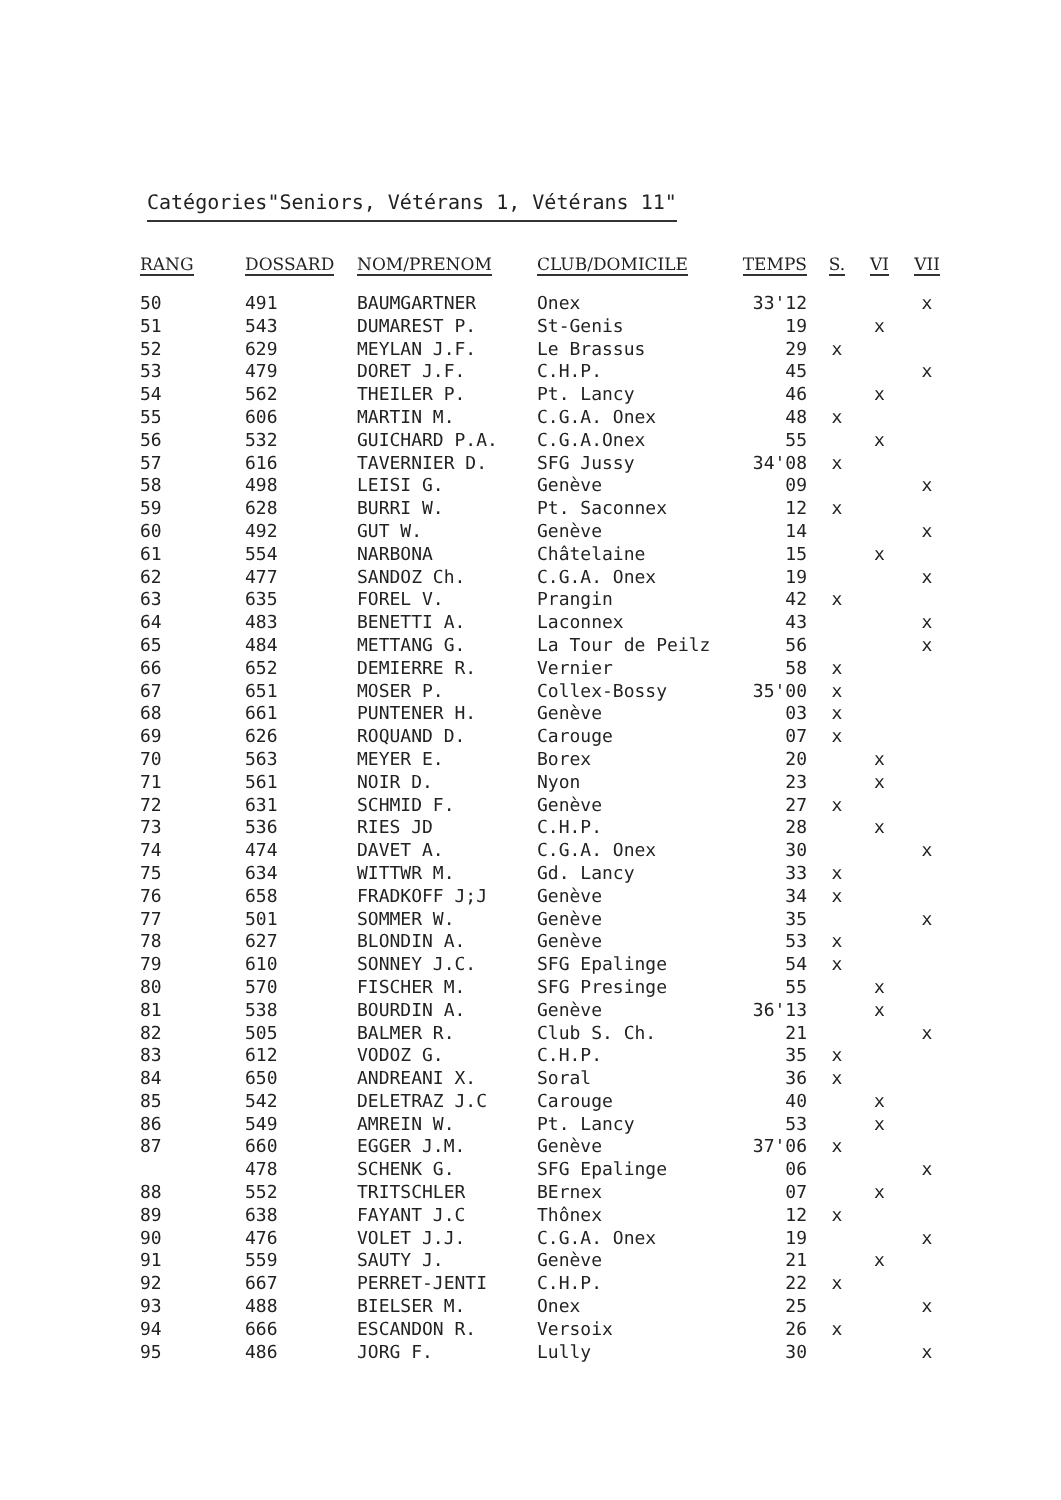Catégories"Seniors, Vétérans 1, Vétérans 11"
| RANG | DOSSARD | NOM/PRENOM | CLUB/DOMICILE | TEMPS | S. | VI | VII |
| --- | --- | --- | --- | --- | --- | --- | --- |
| 50 | 491 | BAUMGARTNER | Onex | 33'12 | | | x |
| 51 | 543 | DUMAREST P. | St-Genis | 19 | | x | |
| 52 | 629 | MEYLAN J.F. | Le Brassus | 29 | x | | |
| 53 | 479 | DORET J.F. | C.H.P. | 45 | | | x |
| 54 | 562 | THEILER P. | Pt. Lancy | 46 | | x | |
| 55 | 606 | MARTIN M. | C.G.A. Onex | 48 | x | | |
| 56 | 532 | GUICHARD P.A. | C.G.A.Onex | 55 | | x | |
| 57 | 616 | TAVERNIER D. | SFG Jussy | 34'08 | x | | |
| 58 | 498 | LEISI G. | Genève | 09 | | | x |
| 59 | 628 | BURRI W. | Pt. Saconnex | 12 | x | | |
| 60 | 492 | GUT W. | Genève | 14 | | | x |
| 61 | 554 | NARBONA | Châtelaine | 15 | | x | |
| 62 | 477 | SANDOZ Ch. | C.G.A. Onex | 19 | | | x |
| 63 | 635 | FOREL V. | Prangin | 42 | x | | |
| 64 | 483 | BENETTI A. | Laconnex | 43 | | | x |
| 65 | 484 | METTANG G. | La Tour de Peilz | 56 | | | x |
| 66 | 652 | DEMIERRE R. | Vernier | 58 | x | | |
| 67 | 651 | MOSER P. | Collex-Bossy | 35'00 | x | | |
| 68 | 661 | PUNTENER H. | Genève | 03 | x | | |
| 69 | 626 | ROQUAND D. | Carouge | 07 | x | | |
| 70 | 563 | MEYER E. | Borex | 20 | | x | |
| 71 | 561 | NOIR D. | Nyon | 23 | | x | |
| 72 | 631 | SCHMID F. | Genève | 27 | x | | |
| 73 | 536 | RIES JD | C.H.P. | 28 | | x | |
| 74 | 474 | DAVET A. | C.G.A. Onex | 30 | | | x |
| 75 | 634 | WITTWR M. | Gd. Lancy | 33 | x | | |
| 76 | 658 | FRADKOFF J;J | Genève | 34 | x | | |
| 77 | 501 | SOMMER W. | Genève | 35 | | | x |
| 78 | 627 | BLONDIN A. | Genève | 53 | x | | |
| 79 | 610 | SONNEY J.C. | SFG Epalinge | 54 | x | | |
| 80 | 570 | FISCHER M. | SFG Presinge | 55 | | x | |
| 81 | 538 | BOURDIN A. | Genève | 36'13 | | x | |
| 82 | 505 | BALMER R. | Club S. Ch. | 21 | | | x |
| 83 | 612 | VODOZ G. | C.H.P. | 35 | x | | |
| 84 | 650 | ANDREANI X. | Soral | 36 | x | | |
| 85 | 542 | DELETRAZ J.C | Carouge | 40 | | x | |
| 86 | 549 | AMREIN W. | Pt. Lancy | 53 | | x | |
| 87 | 660 | EGGER J.M. | Genève | 37'06 | x | | |
| | 478 | SCHENK G. | SFG Epalinge | 06 | | | x |
| 88 | 552 | TRITSCHLER | BErnex | 07 | | x | |
| 89 | 638 | FAYANT J.C | Thônex | 12 | x | | |
| 90 | 476 | VOLET J.J. | C.G.A. Onex | 19 | | | x |
| 91 | 559 | SAUTY J. | Genève | 21 | | x | |
| 92 | 667 | PERRET-JENTI | C.H.P. | 22 | x | | |
| 93 | 488 | BIELSER M. | Onex | 25 | | | x |
| 94 | 666 | ESCANDON R. | Versoix | 26 | x | | |
| 95 | 486 | JORG F. | Lully | 30 | | | x |